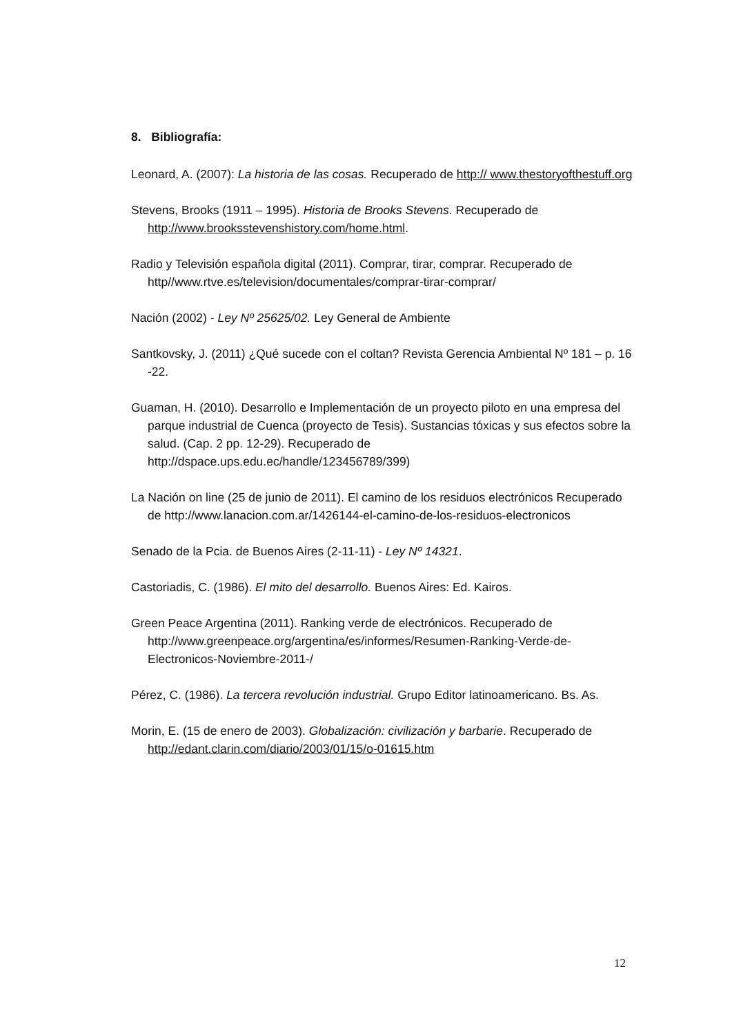8. Bibliografía:
Leonard, A. (2007): La historia de las cosas. Recuperado de http:// www.thestoryofthestuff.org
Stevens, Brooks (1911 – 1995). Historia de Brooks Stevens. Recuperado de http://www.brooksstevenshistory.com/home.html.
Radio y Televisión española digital (2011). Comprar, tirar, comprar. Recuperado de http//www.rtve.es/television/documentales/comprar-tirar-comprar/
Nación (2002) - Ley Nº 25625/02. Ley General de Ambiente
Santkovsky, J. (2011) ¿Qué sucede con el coltan? Revista Gerencia Ambiental Nº 181 – p. 16 -22.
Guaman, H. (2010). Desarrollo e Implementación de un proyecto piloto en una empresa del parque industrial de Cuenca (proyecto de Tesis). Sustancias tóxicas y sus efectos sobre la salud. (Cap. 2 pp. 12-29). Recuperado de http://dspace.ups.edu.ec/handle/123456789/399)
La Nación on line (25 de junio de 2011). El camino de los residuos electrónicos Recuperado de http://www.lanacion.com.ar/1426144-el-camino-de-los-residuos-electronicos
Senado de la Pcia. de Buenos Aires (2-11-11) - Ley Nº 14321.
Castoriadis, C. (1986). El mito del desarrollo. Buenos Aires: Ed. Kairos.
Green Peace Argentina (2011). Ranking verde de electrónicos. Recuperado de http://www.greenpeace.org/argentina/es/informes/Resumen-Ranking-Verde-de-Electronicos-Noviembre-2011-/
Pérez, C. (1986). La tercera revolución industrial. Grupo Editor latinoamericano. Bs. As.
Morin, E. (15 de enero de 2003). Globalización: civilización y barbarie. Recuperado de http://edant.clarin.com/diario/2003/01/15/o-01615.htm
12